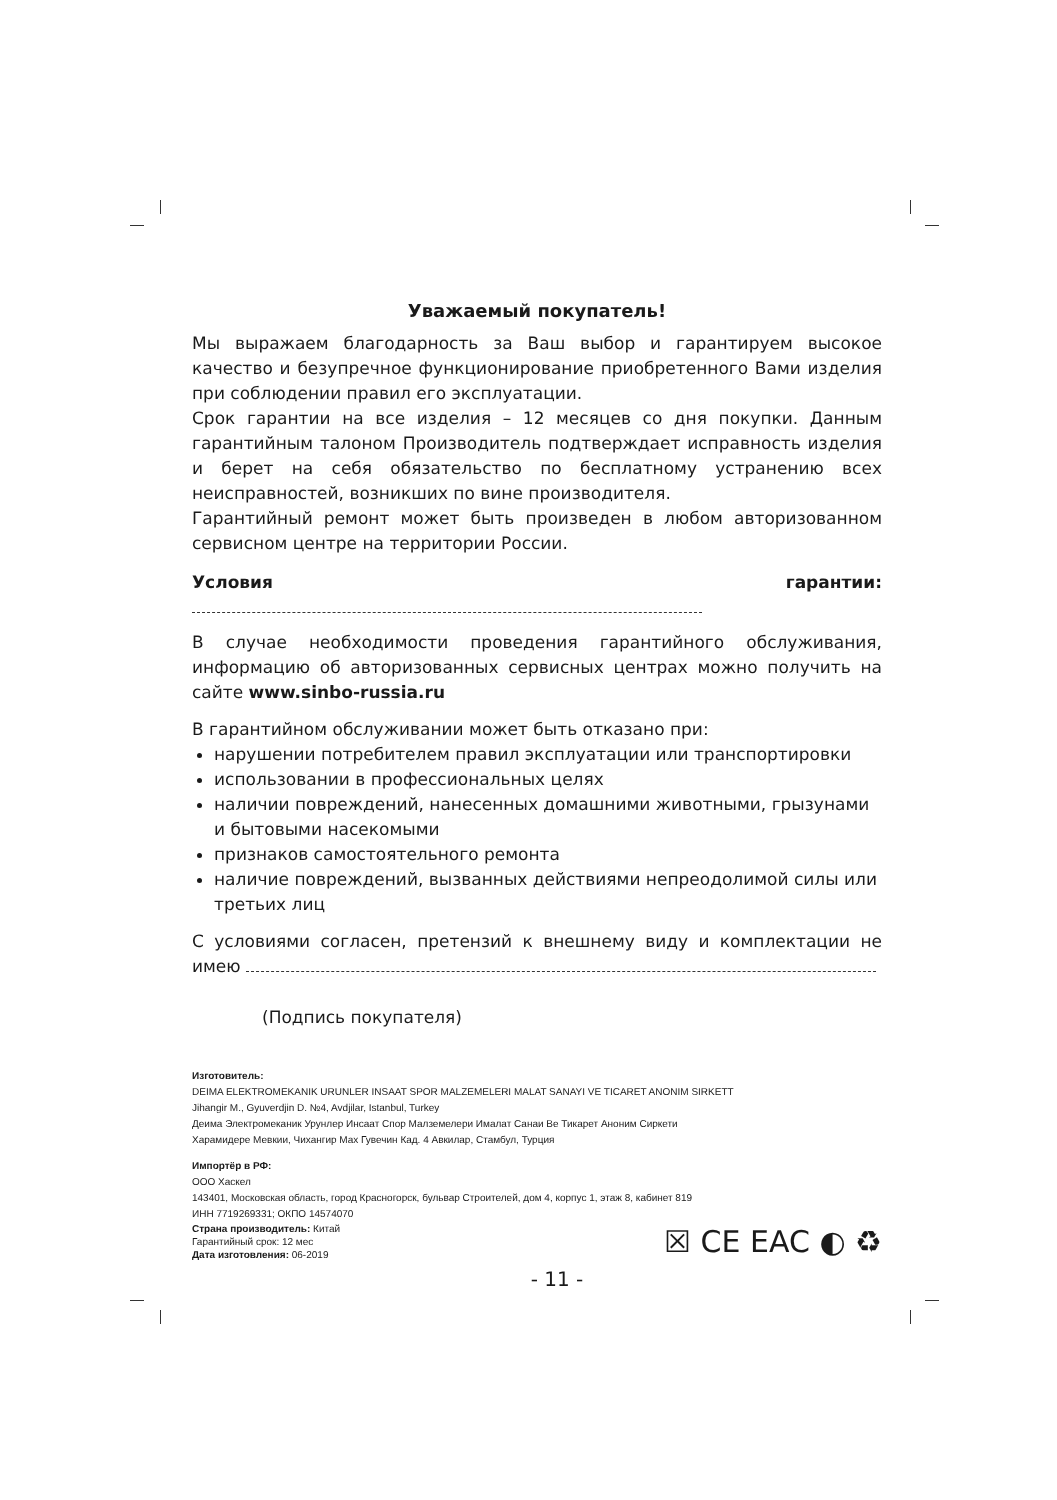Уважаемый покупатель!
Мы выражаем благодарность за Ваш выбор и гарантируем высокое качество и безупречное функционирование приобретенного Вами изделия при соблюдении правил его эксплуатации.
Срок гарантии на все изделия – 12 месяцев со дня покупки. Данным гарантийным талоном Производитель подтверждает исправность изделия и берет на себя обязательство по бесплатному устранению всех неисправностей, возникших по вине производителя.
Гарантийный ремонт может быть произведен в любом авторизованном сервисном центре на территории России.
Условия гарантии:
В случае необходимости проведения гарантийного обслуживания, информацию об авторизованных сервисных центрах можно получить на сайте www.sinbo-russia.ru
В гарантийном обслуживании может быть отказано при:
нарушении потребителем правил эксплуатации или транспортировки
использовании в профессиональных целях
наличии повреждений, нанесенных домашними животными, грызунами и бытовыми насекомыми
признаков самостоятельного ремонта
наличие повреждений, вызванных действиями непреодолимой силы или третьих лиц
С условиями согласен, претензий к внешнему виду и комплектации не имею
(Подпись покупателя)
Изготовитель:
DEIMA ELEKTROMEKANIK URUNLER INSAAT SPOR MALZEMELERI MALAT SANAYI VE TICARET ANONIM SIRKETT
Jihangir M., Gyuverdjin D. №4, Avdjilar, Istanbul, Turkey
Деима Электромеканик Урунлер Инсаат Спор Малземелери Ималат Санаи Ве Тикарет Аноним Сиркети
Харамидере Мевкии, Чихангир Мах Гувечин Кад. 4 Авкилар, Стамбул, Турция
Импортёр в РФ:
ООО Хаскел
143401, Московская область, город Красногорск, бульвар Строителей, дом 4, корпус 1, этаж 8, кабинет 819
ИНН 7719269331; ОКПО 14574070
Страна производитель: Китай
Гарантийный срок: 12 мес
Дата изготовления: 06-2019
☒ CE EAC ◐ ♻
- 11 -